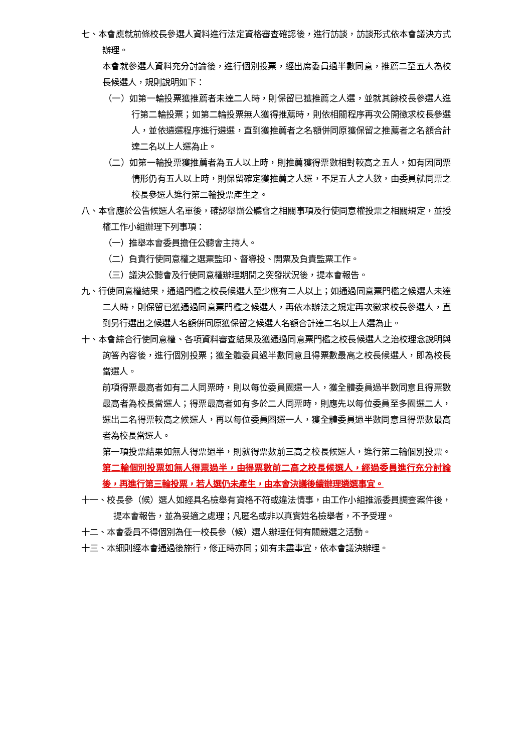七、本會應就前條校長參選人資料進行法定資格審查確認後，進行訪談，訪談形式依本會議決方式辦理。
本會就參選人資料充分討論後，進行個別投票，經出席委員過半數同意，推薦二至五人為校長候選人，規則說明如下：
（一）如第一輪投票獲推薦者未達二人時，則保留已獲推薦之人選，並就其餘校長參選人進行第二輪投票；如第二輪投票無人獲得推薦時，則依相關程序再次公開徵求校長參選人，並依遴選程序進行遴選，直到獲推薦者之名額併同原獲保留之推薦者之名額合計達二名以上人選為止。
（二）如第一輪投票獲推薦者為五人以上時，則推薦獲得票數相對較高之五人，如有因同票情形仍有五人以上時，則保留確定獲推薦之人選，不足五人之人數，由委員就同票之校長參選人進行第二輪投票產生之。
八、本會應於公告候選人名單後，確認舉辦公聽會之相關事項及行使同意權投票之相關規定，並授權工作小組辦理下列事項：
（一）推舉本會委員擔任公聽會主持人。
（二）負責行使同意權之選票監印、督導投、開票及負責監票工作。
（三）議決公聽會及行使同意權辦理期間之突發狀況後，提本會報告。
九、行使同意權結果，通過門檻之校長候選人至少應有二人以上；如通過同意票門檻之候選人未達二人時，則保留已獲通過同意票門檻之候選人，再依本辦法之規定再次徵求校長參選人，直到另行選出之候選人名額併同原獲保留之候選人名額合計達二名以上人選為止。
十、本會綜合行使同意權、各項資料審查結果及獲通過同意票門檻之校長候選人之治校理念說明與詢答內容後，進行個別投票；獲全體委員過半數同意且得票數最高之校長候選人，即為校長當選人。
前項得票最高者如有二人同票時，則以每位委員圈選一人，獲全體委員過半數同意且得票數最高者為校長當選人；得票最高者如有多於二人同票時，則應先以每位委員至多圈選二人，選出二名得票較高之候選人，再以每位委員圈選一人，獲全體委員過半數同意且得票數最高者為校長當選人。
第一項投票結果如無人得票過半，則就得票數前三高之校長候選人，進行第二輪個別投票。第二輪個別投票如無人得票過半，由得票數前二高之校長候選人，經過委員進行充分討論後，再進行第三輪投票，若人選仍未產生，由本會決議後續辦理遴選事宜。
十一、校長參（候）選人如經具名檢舉有資格不符或違法情事，由工作小組推派委員調查案件後，提本會報告，並為妥適之處理；凡匿名或非以真實姓名檢舉者，不予受理。
十二、本會委員不得個別為任一校長參（候）選人辦理任何有關競選之活動。
十三、本細則經本會通過後施行，修正時亦同；如有未盡事宜，依本會議決辦理。